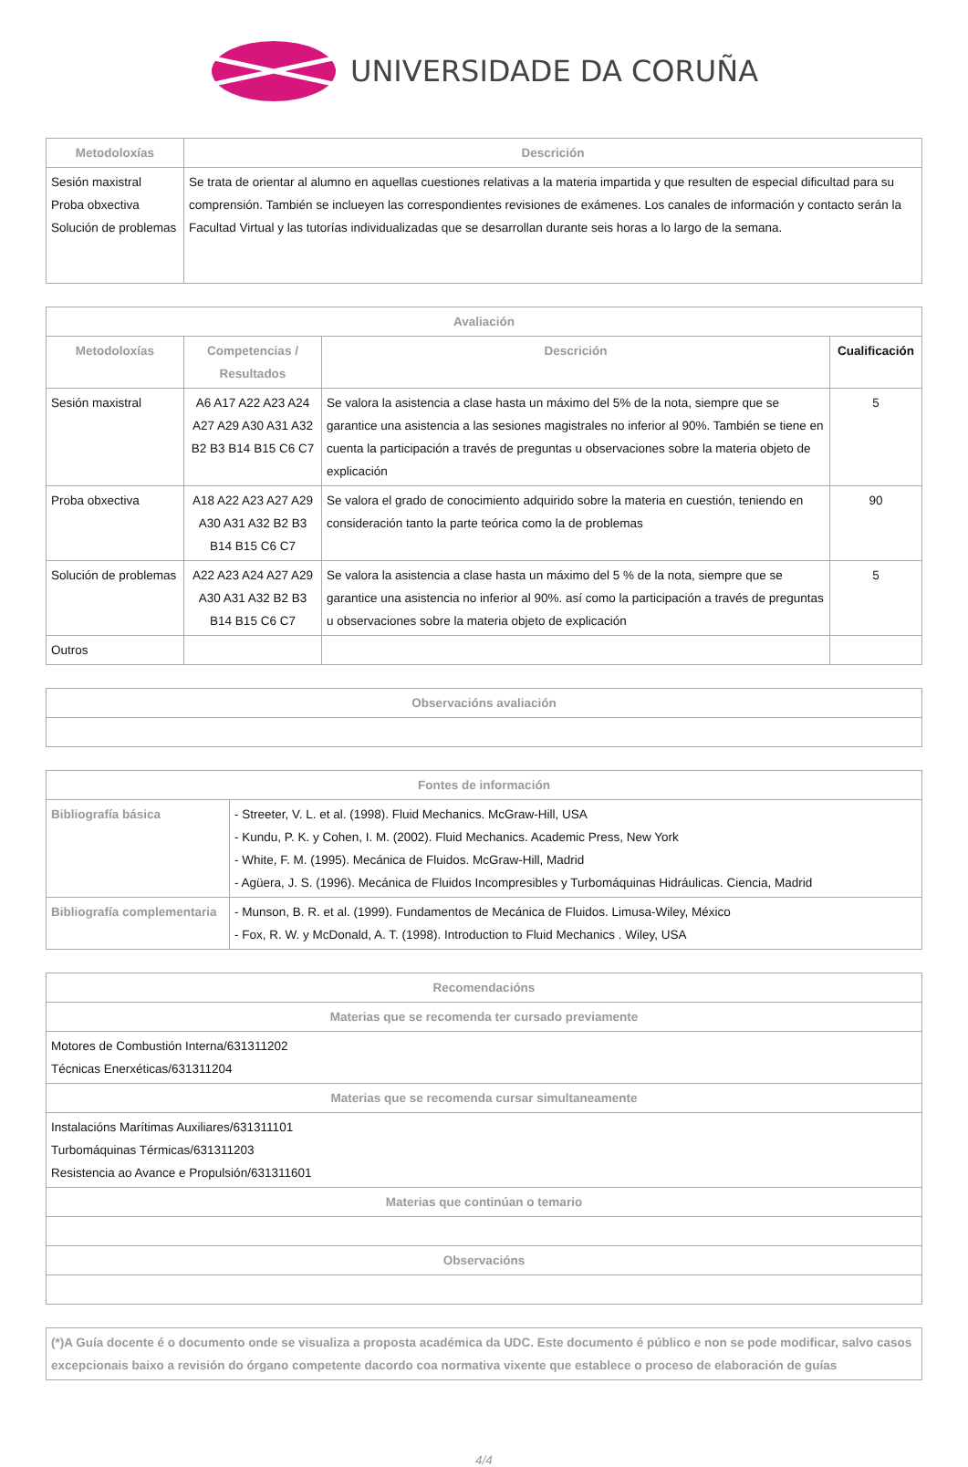UNIVERSIDADE DA CORUÑA
| Metodoloxías | Descrición |
| --- | --- |
| Sesión maxistral Proba obxectiva Solución de problemas | Se trata de orientar al alumno en aquellas cuestiones relativas a la materia impartida y que resulten de especial dificultad para su comprensión. También se inclueyen las correspondientes revisiones de exámenes. Los canales de información y contacto serán la Facultad Virtual y las tutorías individualizadas que se desarrollan durante seis horas a lo largo de la semana. |
| Avaliación | | | |
| --- | --- | --- | --- |
| Metodoloxías | Competencias / Resultados | Descrición | Cualificación |
| Sesión maxistral | A6 A17 A22 A23 A24 A27 A29 A30 A31 A32 B2 B3 B14 B15 C6 C7 | Se valora la asistencia a clase hasta un máximo del 5% de la nota, siempre que se garantice una asistencia a las sesiones magistrales no inferior al 90%. También se tiene en cuenta la participación a través de preguntas u observaciones sobre la materia objeto de explicación | 5 |
| Proba obxectiva | A18 A22 A23 A27 A29 A30 A31 A32 B2 B3 B14 B15 C6 C7 | Se valora el grado de conocimiento adquirido sobre la materia en cuestión, teniendo en consideración tanto la parte teórica como la de problemas | 90 |
| Solución de problemas | A22 A23 A24 A27 A29 A30 A31 A32 B2 B3 B14 B15 C6 C7 | Se valora la asistencia a clase hasta un máximo del 5 % de la nota, siempre que se garantice una asistencia no inferior al 90%. así como la participación a través de preguntas u observaciones sobre la materia objeto de explicación | 5 |
| Outros | | | |
| Observacións avaliación |
| --- |
| Fontes de información | |
| --- | --- |
| Bibliografía básica | - Streeter, V. L. et al. (1998). Fluid Mechanics. McGraw-Hill, USA - Kundu, P. K. y Cohen, I. M. (2002). Fluid Mechanics. Academic Press, New York - White, F. M. (1995). Mecánica de Fluidos. McGraw-Hill, Madrid - Agüera, J. S. (1996). Mecánica de Fluidos Incompresibles y Turbomáquinas Hidráulicas. Ciencia, Madrid |
| Bibliografía complementaria | - Munson, B. R. et al. (1999). Fundamentos de Mecánica de Fluidos. Limusa-Wiley, México - Fox, R. W. y McDonald, A. T. (1998). Introduction to Fluid Mechanics . Wiley, USA |
| Recomendacións |
| --- |
| Materias que se recomenda ter cursado previamente |
| Motores de Combustión Interna/631311202 Técnicas Enerxéticas/631311204 |
| Materias que se recomenda cursar simultaneamente |
| Instalacións Marítimas Auxiliares/631311101 Turbomáquinas Térmicas/631311203 Resistencia ao Avance e Propulsión/631311601 |
| Materias que continúan o temario |
| Observacións |
| (*)A Guía docente é o documento onde se visualiza a proposta académica da UDC. Este documento é público e non se pode modificar, salvo casos excepcionais baixo a revisión do órgano competente dacordo coa normativa vixente que establece o proceso de elaboración de guías |
4/4